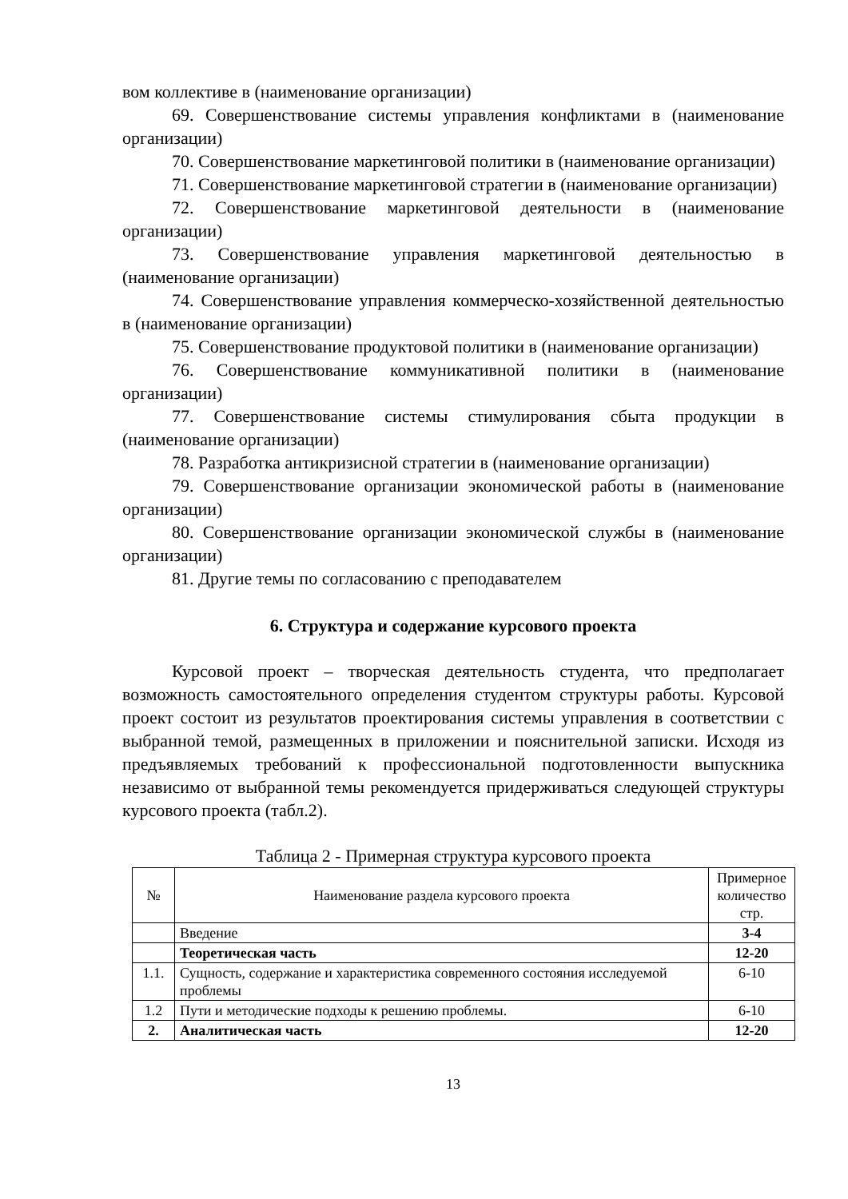вом коллективе в (наименование организации)
69. Совершенствование системы управления конфликтами в (наименование организации)
70. Совершенствование маркетинговой политики в (наименование организации)
71. Совершенствование маркетинговой стратегии в (наименование организации)
72. Совершенствование маркетинговой деятельности в (наименование организации)
73. Совершенствование управления маркетинговой деятельностью в (наименование организации)
74. Совершенствование управления коммерческо-хозяйственной деятельностью в (наименование организации)
75. Совершенствование продуктовой политики в (наименование организации)
76. Совершенствование коммуникативной политики в (наименование организации)
77. Совершенствование системы стимулирования сбыта продукции в (наименование организации)
78. Разработка антикризисной стратегии в (наименование организации)
79. Совершенствование организации экономической работы в (наименование организации)
80. Совершенствование организации экономической службы в (наименование организации)
81. Другие темы по согласованию с преподавателем
6. Структура и содержание курсового проекта
Курсовой проект – творческая деятельность студента, что предполагает возможность самостоятельного определения студентом структуры работы. Курсовой проект состоит из результатов проектирования системы управления в соответствии с выбранной темой, размещенных в приложении и пояснительной записки. Исходя из предъявляемых требований к профессиональной подготовленности выпускника независимо от выбранной темы рекомендуется придерживаться следующей структуры курсового проекта (табл.2).
Таблица 2 - Примерная структура курсового проекта
| № | Наименование раздела курсового проекта | Примерное количество стр. |
| --- | --- | --- |
| | Введение | 3-4 |
| | Теоретическая часть | 12-20 |
| 1.1. | Сущность, содержание и характеристика современного состояния исследуемой проблемы | 6-10 |
| 1.2 | Пути и методические подходы к решению проблемы. | 6-10 |
| 2. | Аналитическая часть | 12-20 |
13